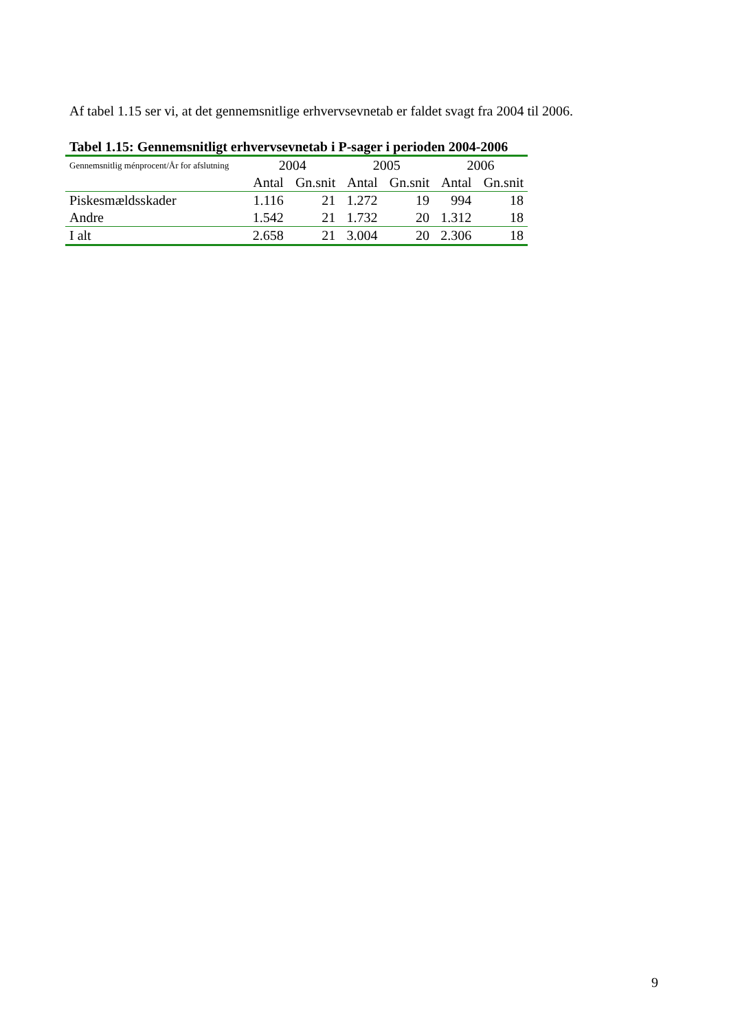Af tabel 1.15 ser vi, at det gennemsnitlige erhvervsevnetab er faldet svagt fra 2004 til 2006.
Tabel 1.15: Gennemsnitligt erhvervsevnetab i P-sager i perioden 2004-2006
| Gennemsnitlig ménprocent/År for afslutning | 2004 | | 2005 | | 2006 | |
| --- | --- | --- | --- | --- | --- | --- |
| | Antal | Gn.snit | Antal | Gn.snit | Antal | Gn.snit |
| Piskesmældsskader | 1.116 | 21 | 1.272 | 19 | 994 | 18 |
| Andre | 1.542 | 21 | 1.732 | 20 | 1.312 | 18 |
| I alt | 2.658 | 21 | 3.004 | 20 | 2.306 | 18 |
9